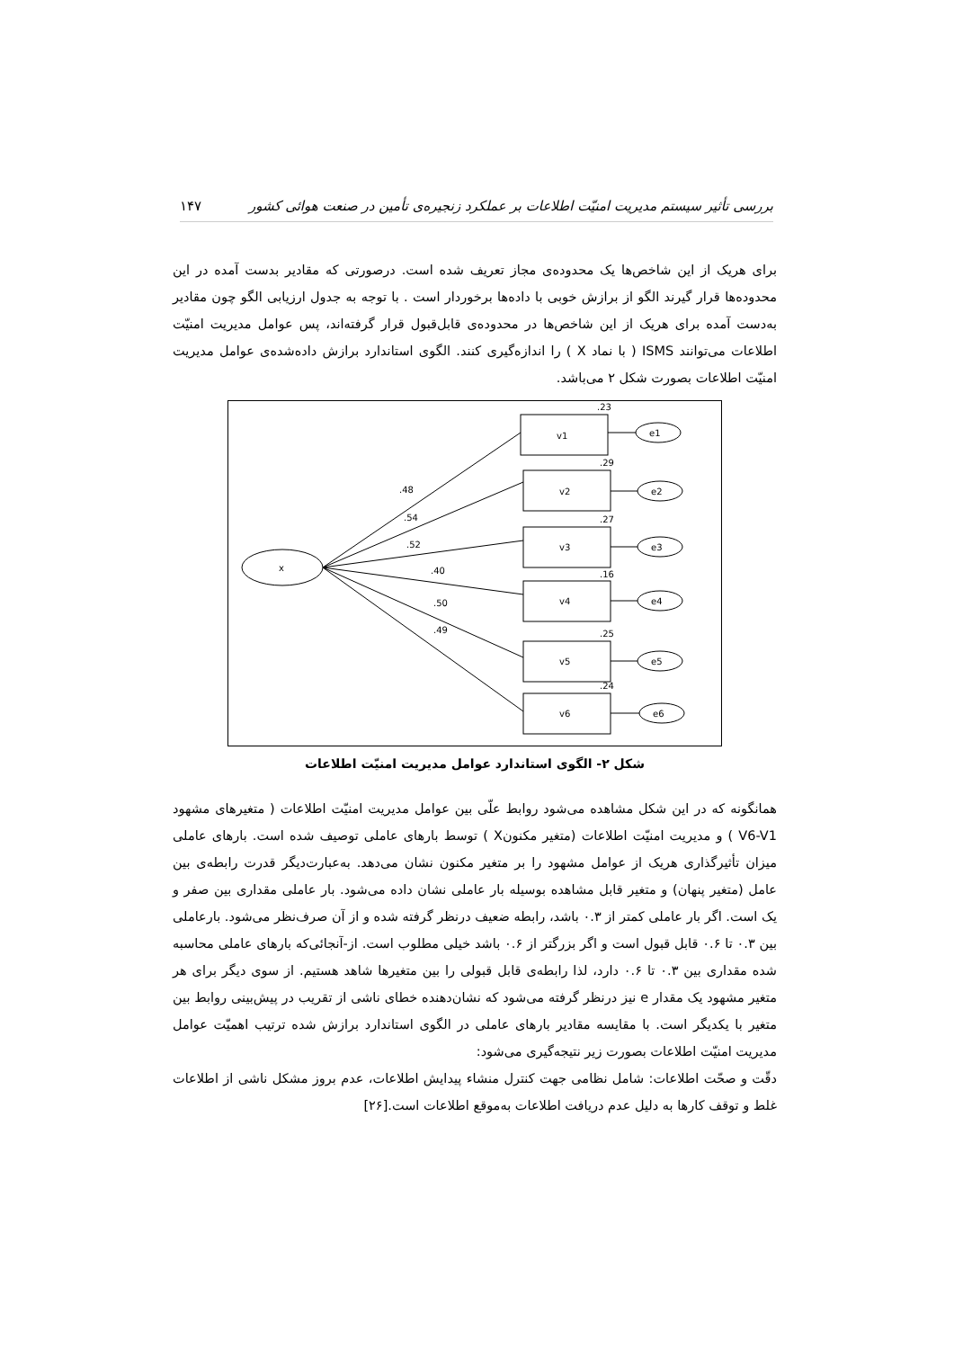بررسی تأثیر سیستم مدیریت امنیّت اطلاعات بر عملکرد زنجیره‌ی تأمین در صنعت هوائی کشور ۱۴۷
برای هریک از این شاخص‌ها یک محدوده‌ی مجاز تعریف شده است. درصورتی که مقادیر بدست آمده در این محدوده‌ها قرار گیرند الگو از برازش خوبی با داده‌ها برخوردار است . با توجه به جدول ارزیابی الگو چون مقادیر به‌دست آمده برای هریک از این شاخص‌ها در محدوده‌ی قابل‌قبول قرار گرفته‌اند، پس عوامل مدیریت امنیّت اطلاعات می‌توانند ISMS ( با نماد X ) را اندازه‌گیری کنند. الگوی استاندارد برازش داده‌شده‌ی عوامل مدیریت امنیّت اطلاعات بصورت شکل ۲ می‌باشد.
x
v1
v2
v3
v4
v5
v6
e1
e2
e3
e4
e5
e6
.23
.29
.27
.16
.25
.24
.48
.54
.52
.40
.50
.49
شکل ۲- الگوی استاندارد عوامل مدیریت امنیّت اطلاعات
همانگونه که در این شکل مشاهده می‌شود روابط علّی بین عوامل مدیریت امنیّت اطلاعات ( متغیرهای مشهود V6-V1 ) و مدیریت امنیّت اطلاعات (متغیر مکنونX ) توسط بارهای عاملی توصیف شده است. بارهای عاملی میزان تأثیرگذاری هریک از عوامل مشهود را بر متغیر مکنون نشان می‌دهد. به‌عبارت‌دیگر قدرت رابطه‌ی بین عامل (متغیر پنهان) و متغیر قابل مشاهده بوسیله بار عاملی نشان داده می‌شود. بار عاملی مقداری بین صفر و یک است. اگر بار عاملی کمتر از ۰.۳ باشد، رابطه ضعیف درنظر گرفته شده و از آن صرف‌نظر می‌شود. بارعاملی بین ۰.۳ تا ۰.۶ قابل قبول است و اگر بزرگتر از ۰.۶ باشد خیلی مطلوب است. از-آنجائی‌که بارهای عاملی محاسبه شده مقداری بین ۰.۳ تا ۰.۶ دارد، لذا رابطه‌ی قابل قبولی را بین متغیرها شاهد هستیم. از سوی دیگر برای هر متغیر مشهود یک مقدار e نیز درنظر گرفته می‌شود که نشان‌دهنده خطای ناشی از تقریب در پیش‌بینی روابط بین متغیر با یکدیگر است. با مقایسه مقادیر بارهای عاملی در الگوی استاندارد برازش شده ترتیب اهمیّت عوامل مدیریت امنیّت اطلاعات بصورت زیر نتیجه‌گیری می‌شود:
دقّت و صحّت اطلاعات: شامل نظامی جهت کنترل منشاء پیدایش اطلاعات، عدم بروز مشکل ناشی از اطلاعات غلط و توقف کارها به دلیل عدم دریافت اطلاعات به‌موقع اطلاعات است.[۲۶]